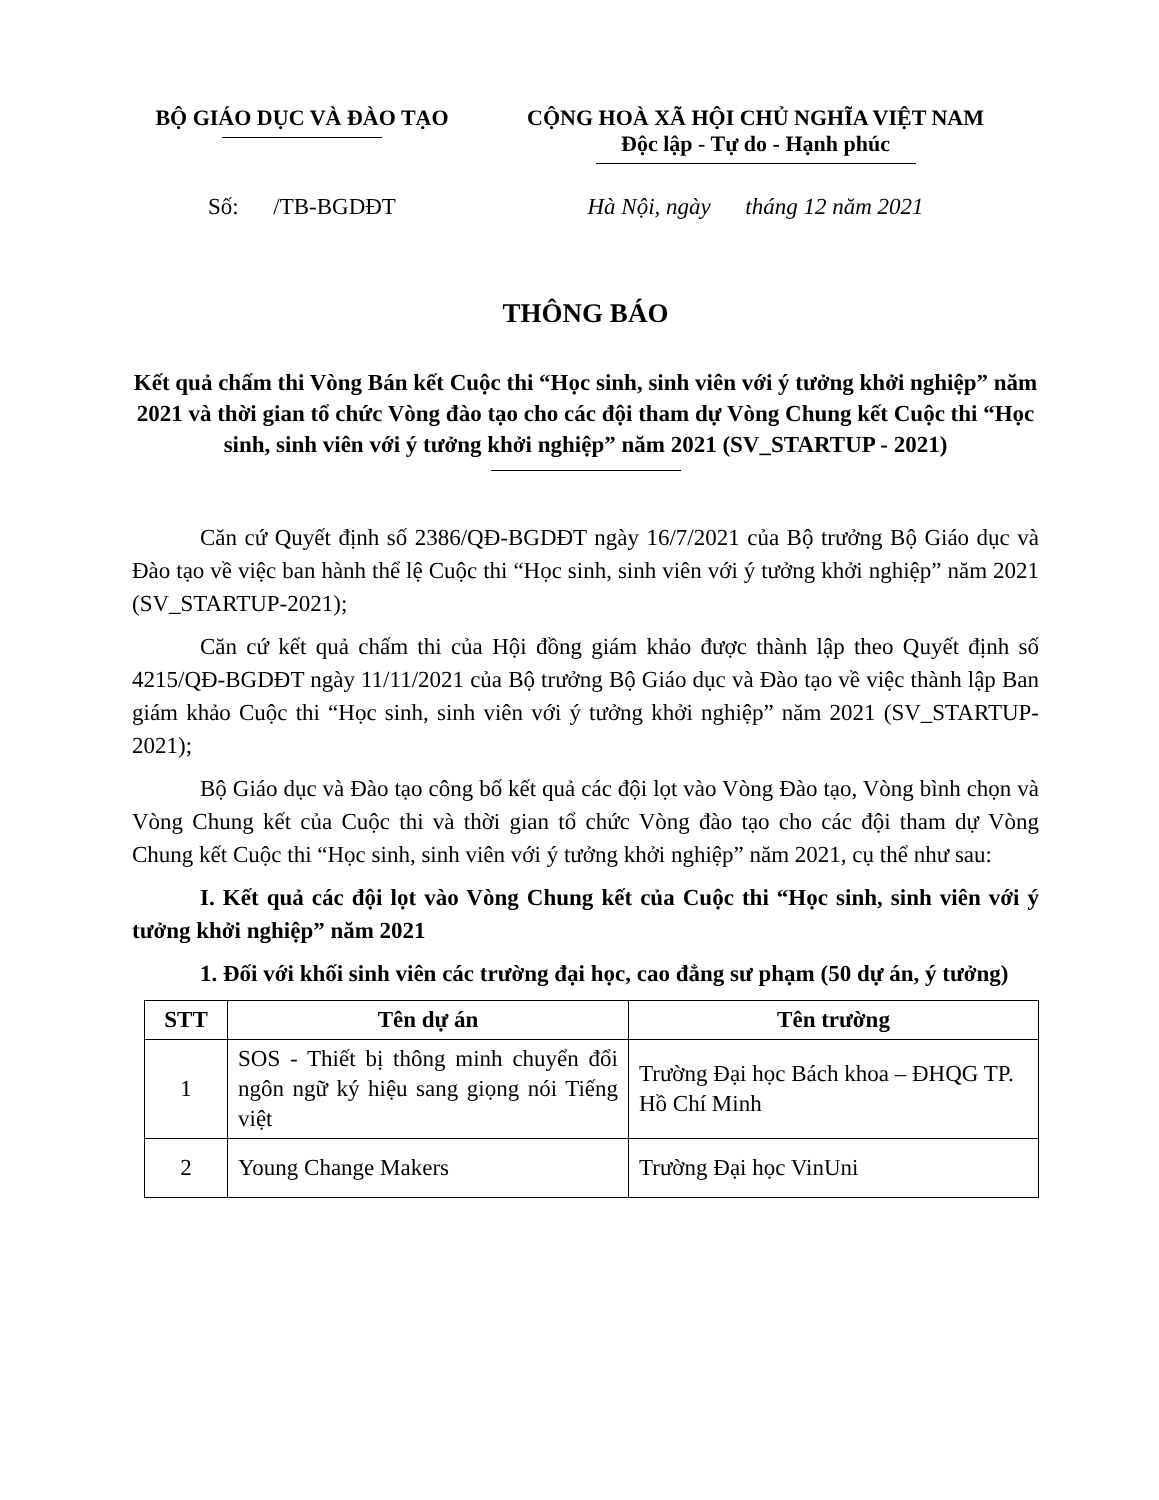BỘ GIÁO DỤC VÀ ĐÀO TẠO CỘNG HOÀ XÃ HỘI CHỦ NGHĨA VIỆT NAM
Độc lập - Tự do - Hạnh phúc
Số: /TB-BGDĐT Hà Nội, ngày tháng 12 năm 2021
THÔNG BÁO
Kết quả chấm thi Vòng Bán kết Cuộc thi “Học sinh, sinh viên với ý tưởng khởi nghiệp” năm 2021 và thời gian tổ chức Vòng đào tạo cho các đội tham dự Vòng Chung kết Cuộc thi “Học sinh, sinh viên với ý tưởng khởi nghiệp” năm 2021 (SV_STARTUP - 2021)
Căn cứ Quyết định số 2386/QĐ-BGDĐT ngày 16/7/2021 của Bộ trưởng Bộ Giáo dục và Đào tạo về việc ban hành thể lệ Cuộc thi “Học sinh, sinh viên với ý tưởng khởi nghiệp” năm 2021 (SV_STARTUP-2021);
Căn cứ kết quả chấm thi của Hội đồng giám khảo được thành lập theo Quyết định số 4215/QĐ-BGDĐT ngày 11/11/2021 của Bộ trưởng Bộ Giáo dục và Đào tạo về việc thành lập Ban giám khảo Cuộc thi “Học sinh, sinh viên với ý tưởng khởi nghiệp” năm 2021 (SV_STARTUP-2021);
Bộ Giáo dục và Đào tạo công bố kết quả các đội lọt vào Vòng Đào tạo, Vòng bình chọn và Vòng Chung kết của Cuộc thi và thời gian tổ chức Vòng đào tạo cho các đội tham dự Vòng Chung kết Cuộc thi “Học sinh, sinh viên với ý tưởng khởi nghiệp” năm 2021, cụ thể như sau:
I. Kết quả các đội lọt vào Vòng Chung kết của Cuộc thi “Học sinh, sinh viên với ý tưởng khởi nghiệp” năm 2021
1. Đối với khối sinh viên các trường đại học, cao đẳng sư phạm (50 dự án, ý tưởng)
| STT | Tên dự án | Tên trường |
| --- | --- | --- |
| 1 | SOS - Thiết bị thông minh chuyển đổi ngôn ngữ ký hiệu sang giọng nói Tiếng việt | Trường Đại học Bách khoa – ĐHQG TP. Hồ Chí Minh |
| 2 | Young Change Makers | Trường Đại học VinUni |